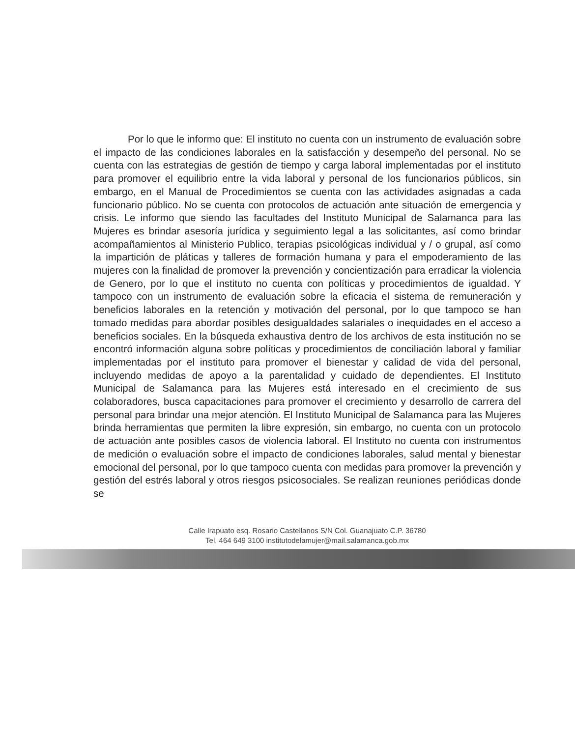Por lo que le informo que: El instituto no cuenta con un instrumento de evaluación sobre el impacto de las condiciones laborales en la satisfacción y desempeño del personal. No se cuenta con las estrategias de gestión de tiempo y carga laboral implementadas por el instituto para promover el equilibrio entre la vida laboral y personal de los funcionarios públicos, sin embargo, en el Manual de Procedimientos se cuenta con las actividades asignadas a cada funcionario público. No se cuenta con protocolos de actuación ante situación de emergencia y crisis. Le informo que siendo las facultades del Instituto Municipal de Salamanca para las Mujeres es brindar asesoría jurídica y seguimiento legal a las solicitantes, así como brindar acompañamientos al Ministerio Publico, terapias psicológicas individual y / o grupal, así como la impartición de pláticas y talleres de formación humana y para el empoderamiento de las mujeres con la finalidad de promover la prevención y concientización para erradicar la violencia de Genero, por lo que el instituto no cuenta con políticas y procedimientos de igualdad. Y tampoco con un instrumento de evaluación sobre la eficacia el sistema de remuneración y beneficios laborales en la retención y motivación del personal, por lo que tampoco se han tomado medidas para abordar posibles desigualdades salariales o inequidades en el acceso a beneficios sociales. En la búsqueda exhaustiva dentro de los archivos de esta institución no se encontró información alguna sobre políticas y procedimientos de conciliación laboral y familiar implementadas por el instituto para promover el bienestar y calidad de vida del personal, incluyendo medidas de apoyo a la parentalidad y cuidado de dependientes. El Instituto Municipal de Salamanca para las Mujeres está interesado en el crecimiento de sus colaboradores, busca capacitaciones para promover el crecimiento y desarrollo de carrera del personal para brindar una mejor atención. El Instituto Municipal de Salamanca para las Mujeres brinda herramientas que permiten la libre expresión, sin embargo, no cuenta con un protocolo de actuación ante posibles casos de violencia laboral. El Instituto no cuenta con instrumentos de medición o evaluación sobre el impacto de condiciones laborales, salud mental y bienestar emocional del personal, por lo que tampoco cuenta con medidas para promover la prevención y gestión del estrés laboral y otros riesgos psicosociales. Se realizan reuniones periódicas donde se
Calle Irapuato esq. Rosario Castellanos S/N Col. Guanajuato C.P. 36780
Tel. 464 649 3100 institutodelamujer@mail.salamanca.gob.mx